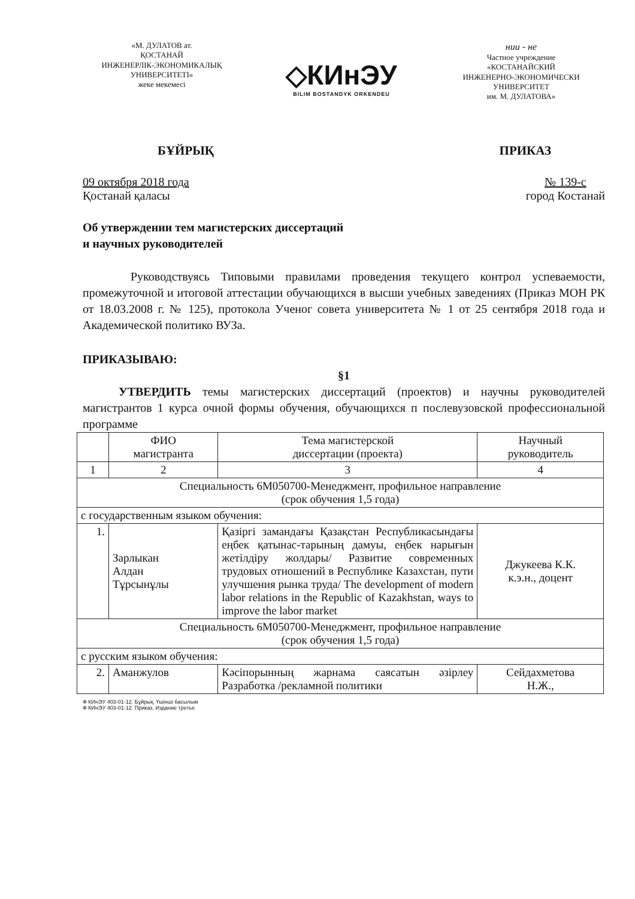«М. ДУЛАТОВ ат.
ҚОСТАНАЙ
ИНЖЕНЕРЛІК-ЭКОНОМИКАЛЫҚ
УНИВЕРСИТЕТІ»
жеке мекемесі
◇КИнЭУ
BILIM BOSTANDYK ORKENDEU
нии - не
Частное учреждение
«КОСТАНАЙСКИЙ
ИНЖЕНЕРНО-ЭКОНОМИЧЕСКИ
УНИВЕРСИТЕТ
им. М. ДУЛАТОВА»
БҰЙРЫҚ ПРИКАЗ
09 октября 2018 года
Қостанай қаласы № 139-с
город Костанай
Об утверждении тем магистерских диссертаций
и научных руководителей
Руководствуясь Типовыми правилами проведения текущего контрол успеваемости, промежуточной и итоговой аттестации обучающихся в высши учебных заведениях (Приказ МОН РК от 18.03.2008 г. № 125), протокола Ученог совета университета № 1 от 25 сентября 2018 года и Академической политико ВУЗа.
ПРИКАЗЫВАЮ:
§1
УТВЕРДИТЬ темы магистерских диссертаций (проектов) и научны руководителей магистрантов 1 курса очной формы обучения, обучающихся п послевузовской профессиональной программе
| | ФИО магистранта | Тема магистерской диссертации (проекта) | Научный руководитель |
| --- | --- | --- | --- |
| 1 | 2 | 3 | 4 |
| Специальность 6М050700-Менеджмент, профильное направление (срок обучения 1,5 года) | | | |
| с государственным языком обучения: | | | |
| 1. | Зарлыкан Алдан Тұрсынұлы | Қазіргі замандағы Қазақстан Республикасындағы еңбек қатынас-тарының дамуы, еңбек нарығын жетілдіру жолдары/ Развитие современных трудовых отношений в Республике Казахстан, пути улучшения рынка труда/ The development of modern labor relations in the Republic of Kazakhstan, ways to improve the labor market | Джукеева К.К. к.э.н., доцент |
| Специальность 6М050700-Менеджмент, профильное направление (срок обучения 1,5 года) | | | |
| с русским языком обучения: | | | |
| 2. | Аманжулов | Кәсіпорынның жарнама саясатын әзірлеу Разработка /рекламной политики | Сейдахметова Н.Ж., |
Ф КИнЭУ 403-01-12. Бұйрық. Үшінші басылым
Ф КИнЭУ 403-01-12. Приказ. Издание третье